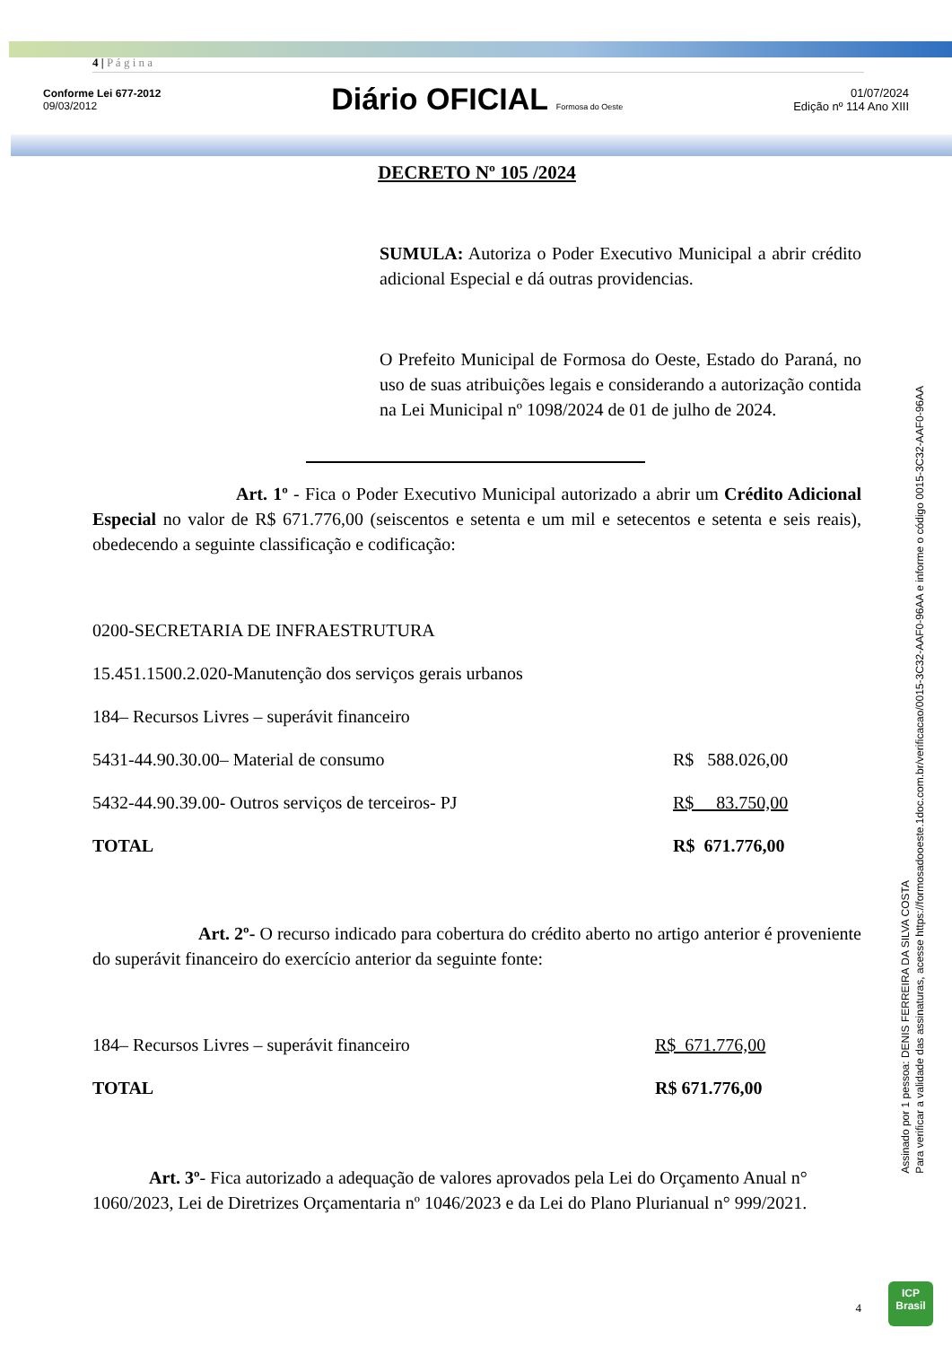4 | P á g i n a
Conforme Lei 677-2012
09/03/2012
Diário OFICIAL Formosa do Oeste
01/07/2024
Edição nº 114 Ano XIII
DECRETO Nº 105 /2024
SUMULA: Autoriza o Poder Executivo Municipal a abrir crédito adicional Especial e dá outras providencias.
O Prefeito Municipal de Formosa do Oeste, Estado do Paraná, no uso de suas atribuições legais e considerando a autorização contida na Lei Municipal nº 1098/2024 de 01 de julho de 2024.
Art. 1º - Fica o Poder Executivo Municipal autorizado a abrir um Crédito Adicional Especial no valor de R$ 671.776,00 (seiscentos e setenta e um mil e setecentos e setenta e seis reais), obedecendo a seguinte classificação e codificação:
| 0200-SECRETARIA DE INFRAESTRUTURA | |
| 15.451.1500.2.020-Manutenção dos serviços gerais urbanos | |
| 184– Recursos Livres – superávit financeiro | |
| 5431-44.90.30.00– Material de consumo | R$ 588.026,00 |
| 5432-44.90.39.00- Outros serviços de terceiros- PJ | R$ 83.750,00 |
| TOTAL | R$ 671.776,00 |
Art. 2º- O recurso indicado para cobertura do crédito aberto no artigo anterior é proveniente do superávit financeiro do exercício anterior da seguinte fonte:
| 184– Recursos Livres – superávit financeiro | R$ 671.776,00 |
| TOTAL | R$ 671.776,00 |
Art. 3º- Fica autorizado a adequação de valores aprovados pela Lei do Orçamento Anual n° 1060/2023, Lei de Diretrizes Orçamentaria nº 1046/2023 e da Lei do Plano Plurianual n° 999/2021.
4
Assinado por 1 pessoa: DENIS FERREIRA DA SILVA COSTA
Para verificar a validade das assinaturas, acesse https://formosadooeste.1doc.com.br/verificacao/0015-3C32-AAF0-96AA e informe o código 0015-3C32-AAF0-96AA
ICP
Brasil